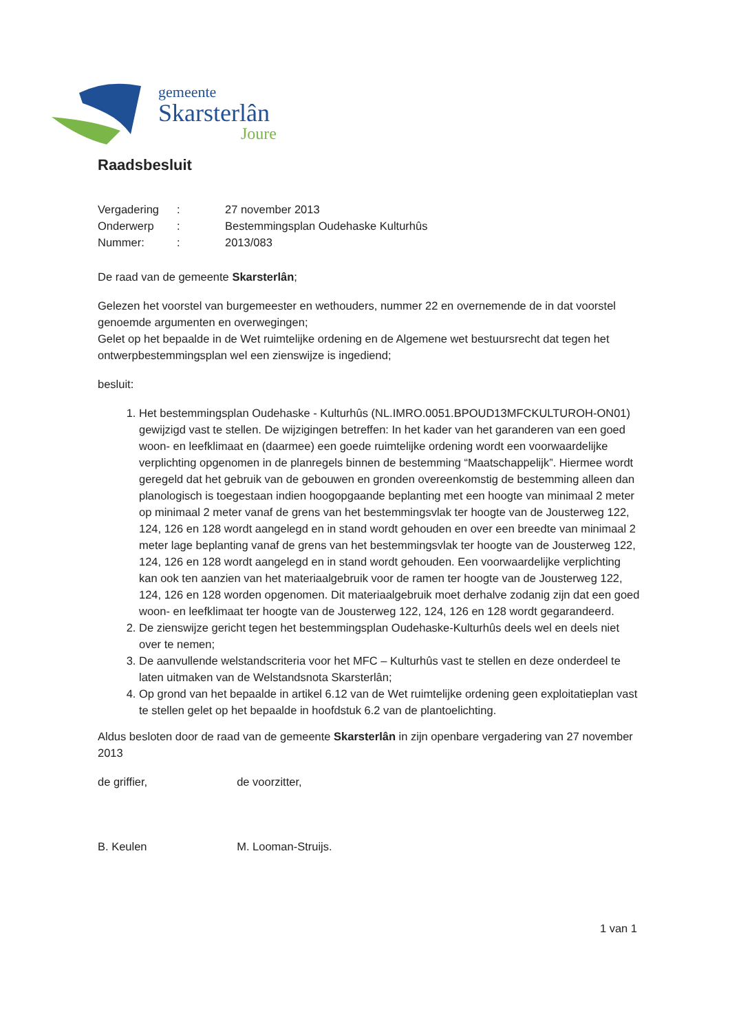gemeente
Skarsterlân
Joure
Raadsbesluit
| Vergadering | : | 27 november 2013 |
| Onderwerp | : | Bestemmingsplan Oudehaske Kulturhûs |
| Nummer: | : | 2013/083 |
De raad van de gemeente Skarsterlân;
Gelezen het voorstel van burgemeester en wethouders, nummer 22 en overnemende de in dat voorstel genoemde argumenten en overwegingen;
Gelet op het bepaalde in de Wet ruimtelijke ordening en de Algemene wet bestuursrecht dat tegen het ontwerpbestemmingsplan wel een zienswijze is ingediend;
besluit:
1. Het bestemmingsplan Oudehaske - Kulturhûs (NL.IMRO.0051.BPOUD13MFCKULTUROH-ON01) gewijzigd vast te stellen. De wijzigingen betreffen: In het kader van het garanderen van een goed woon- en leefklimaat en (daarmee) een goede ruimtelijke ordening wordt een voorwaardelijke verplichting opgenomen in de planregels binnen de bestemming “Maatschappelijk”. Hiermee wordt geregeld dat het gebruik van de gebouwen en gronden overeenkomstig de bestemming alleen dan planologisch is toegestaan indien hoogopgaande beplanting met een hoogte van minimaal 2 meter op minimaal 2 meter vanaf de grens van het bestemmingsvlak ter hoogte van de Jousterweg 122, 124, 126 en 128 wordt aangelegd en in stand wordt gehouden en over een breedte van minimaal 2 meter lage beplanting vanaf de grens van het bestemmingsvlak ter hoogte van de Jousterweg 122, 124, 126 en 128 wordt aangelegd en in stand wordt gehouden. Een voorwaardelijke verplichting kan ook ten aanzien van het materiaalgebruik voor de ramen ter hoogte van de Jousterweg 122, 124, 126 en 128 worden opgenomen. Dit materiaalgebruik moet derhalve zodanig zijn dat een goed woon- en leefklimaat ter hoogte van de Jousterweg 122, 124, 126 en 128 wordt gegarandeerd.
2. De zienswijze gericht tegen het bestemmingsplan Oudehaske-Kulturhûs deels wel en deels niet over te nemen;
3. De aanvullende welstandscriteria voor het MFC – Kulturhûs vast te stellen en deze onderdeel te laten uitmaken van de Welstandsnota Skarsterlân;
4. Op grond van het bepaalde in artikel 6.12 van de Wet ruimtelijke ordening geen exploitatieplan vast te stellen gelet op het bepaalde in hoofdstuk 6.2 van de plantoelichting.
Aldus besloten door de raad van de gemeente Skarsterlân in zijn openbare vergadering van 27 november 2013
de griffier,
B. Keulen
de voorzitter,
M. Looman-Struijs.
1 van 1